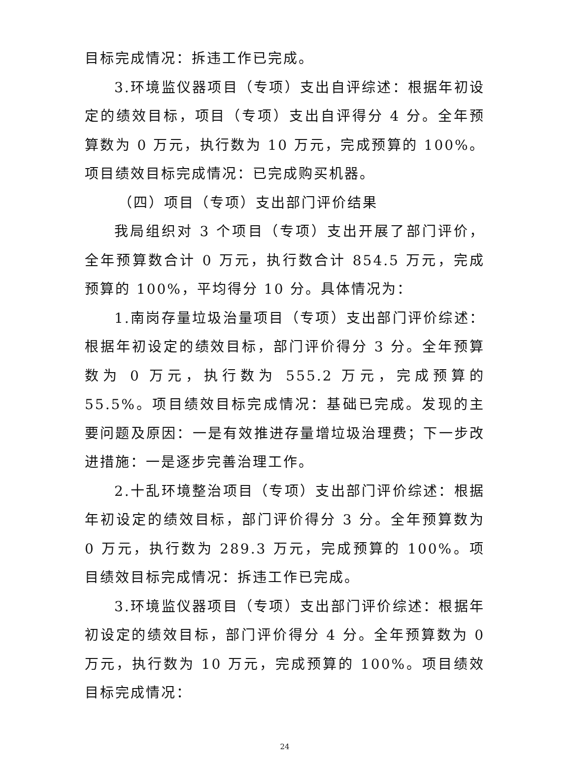目标完成情况：拆违工作已完成。
3.环境监仪器项目（专项）支出自评综述：根据年初设定的绩效目标，项目（专项）支出自评得分 4 分。全年预算数为 0 万元，执行数为 10 万元，完成预算的 100%。项目绩效目标完成情况：已完成购买机器。
（四）项目（专项）支出部门评价结果
我局组织对 3 个项目（专项）支出开展了部门评价，全年预算数合计 0 万元，执行数合计 854.5 万元，完成预算的 100%，平均得分 10 分。具体情况为：
1.南岗存量垃圾治量项目（专项）支出部门评价综述：根据年初设定的绩效目标，部门评价得分 3 分。全年预算数为 0 万元，执行数为 555.2 万元，完成预算的 55.5%。项目绩效目标完成情况：基础已完成。发现的主要问题及原因：一是有效推进存量增垃圾治理费；下一步改进措施：一是逐步完善治理工作。
2.十乱环境整治项目（专项）支出部门评价综述：根据年初设定的绩效目标，部门评价得分 3 分。全年预算数为 0 万元，执行数为 289.3 万元，完成预算的 100%。项目绩效目标完成情况：拆违工作已完成。
3.环境监仪器项目（专项）支出部门评价综述：根据年初设定的绩效目标，部门评价得分 4 分。全年预算数为 0 万元，执行数为 10 万元，完成预算的 100%。项目绩效目标完成情况：
24